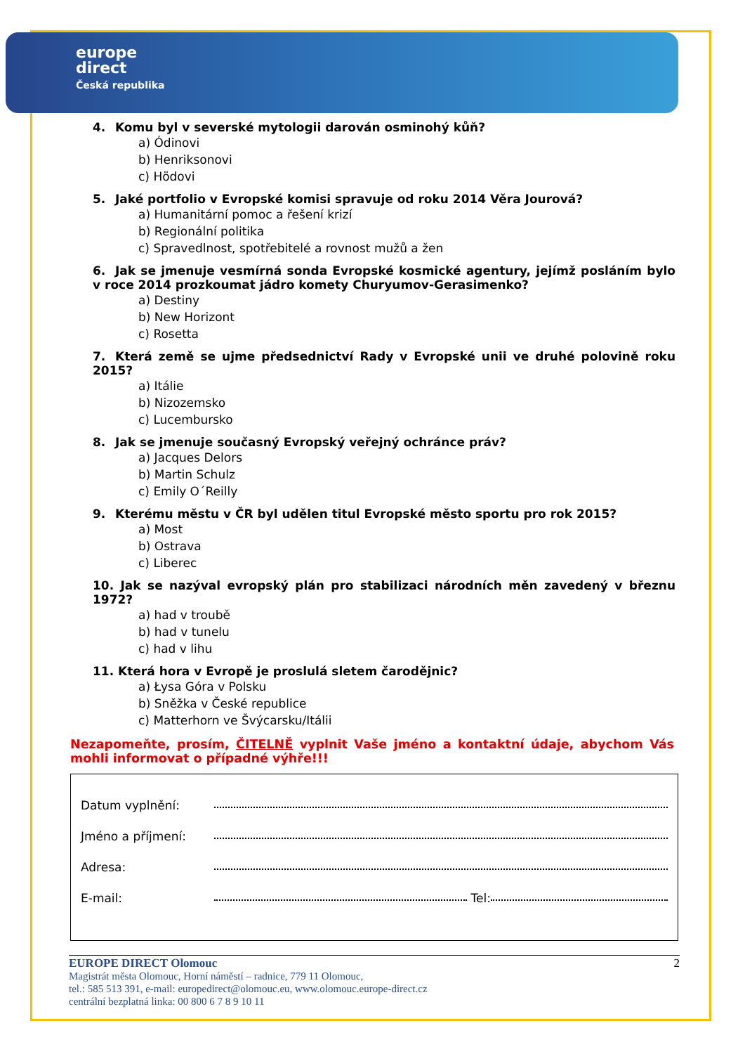europe
direct
Česká republika
4. Komu byl v severské mytologii darován osminohý kůň?
a) Ódinovi
b) Henriksonovi
c) Hödovi
5. Jaké portfolio v Evropské komisi spravuje od roku 2014 Věra Jourová?
a) Humanitární pomoc a řešení krizí
b) Regionální politika
c) Spravedlnost, spotřebitelé a rovnost mužů a žen
6. Jak se jmenuje vesmírná sonda Evropské kosmické agentury, jejímž posláním bylo v roce 2014 prozkoumat jádro komety Churyumov-Gerasimenko?
a) Destiny
b) New Horizont
c) Rosetta
7. Která země se ujme předsednictví Rady v Evropské unii ve druhé polovině roku 2015?
a) Itálie
b) Nizozemsko
c) Lucembursko
8. Jak se jmenuje současný Evropský veřejný ochránce práv?
a) Jacques Delors
b) Martin Schulz
c) Emily O´Reilly
9. Kterému městu v ČR byl udělen titul Evropské město sportu pro rok 2015?
a) Most
b) Ostrava
c) Liberec
10. Jak se nazýval evropský plán pro stabilizaci národních měn zavedený v březnu 1972?
a) had v troubě
b) had v tunelu
c) had v lihu
11. Která hora v Evropě je proslulá sletem čarodějnic?
a) Łysa Góra v Polsku
b) Sněžka v České republice
c) Matterhorn ve Švýcarsku/Itálii
Nezapomeňte, prosím, ČITELNĚ vyplnit Vaše jméno a kontaktní údaje, abychom Vás mohli informovat o případné výhře!!!
Datum vyplnění:
Jméno a příjmení:
Adresa:
E-mail: Tel:
EUROPE DIRECT Olomouc
Magistrát města Olomouc, Horní náměstí – radnice, 779 11 Olomouc,
tel.: 585 513 391, e-mail: europedirect@olomouc.eu, www.olomouc.europe-direct.cz
centrální bezplatná linka: 00 800 6 7 8 9 10 11
2